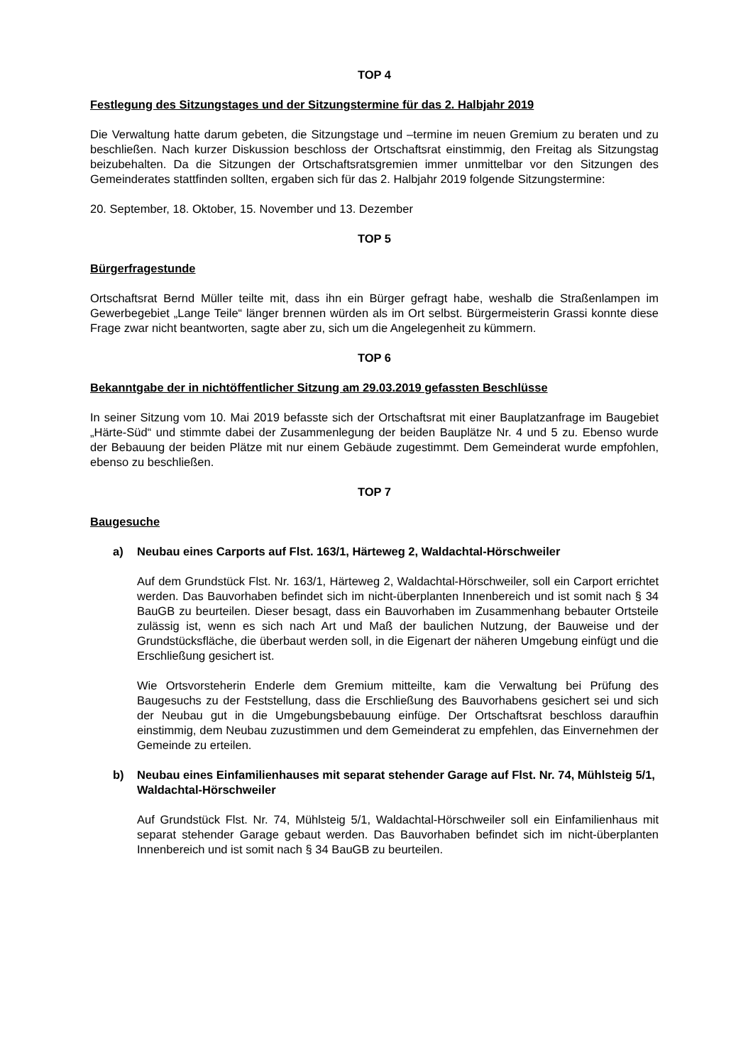TOP 4
Festlegung des Sitzungstages und der Sitzungstermine für das 2. Halbjahr 2019
Die Verwaltung hatte darum gebeten, die Sitzungstage und –termine im neuen Gremium zu beraten und zu beschließen. Nach kurzer Diskussion beschloss der Ortschaftsrat einstimmig, den Freitag als Sitzungstag beizubehalten. Da die Sitzungen der Ortschaftsratsgremien immer unmittelbar vor den Sitzungen des Gemeinderates stattfinden sollten, ergaben sich für das 2. Halbjahr 2019 folgende Sitzungstermine:
20. September, 18. Oktober, 15. November und 13. Dezember
TOP 5
Bürgerfragestunde
Ortschaftsrat Bernd Müller teilte mit, dass ihn ein Bürger gefragt habe, weshalb die Straßenlampen im Gewerbegebiet „Lange Teile“ länger brennen würden als im Ort selbst. Bürgermeisterin Grassi konnte diese Frage zwar nicht beantworten, sagte aber zu, sich um die Angelegenheit zu kümmern.
TOP 6
Bekanntgabe der in nichtöffentlicher Sitzung am 29.03.2019 gefassten Beschlüsse
In seiner Sitzung vom 10. Mai 2019 befasste sich der Ortschaftsrat mit einer Bauplatzanfrage im Baugebiet „Härte-Süd“ und stimmte dabei der Zusammenlegung der beiden Bauplätze Nr. 4 und 5 zu. Ebenso wurde der Bebauung der beiden Plätze mit nur einem Gebäude zugestimmt. Dem Gemeinderat wurde empfohlen, ebenso zu beschließen.
TOP 7
Baugesuche
a) Neubau eines Carports auf Flst. 163/1, Härteweg 2, Waldachtal-Hörschweiler
Auf dem Grundstück Flst. Nr. 163/1, Härteweg 2, Waldachtal-Hörschweiler, soll ein Carport errichtet werden. Das Bauvorhaben befindet sich im nicht-überplanten Innenbereich und ist somit nach § 34 BauGB zu beurteilen. Dieser besagt, dass ein Bauvorhaben im Zusammenhang bebauter Ortsteile zulässig ist, wenn es sich nach Art und Maß der baulichen Nutzung, der Bauweise und der Grundstücksfläche, die überbaut werden soll, in die Eigenart der näheren Umgebung einfügt und die Erschließung gesichert ist.
Wie Ortsvorsteherin Enderle dem Gremium mitteilte, kam die Verwaltung bei Prüfung des Baugesuchs zu der Feststellung, dass die Erschließung des Bauvorhabens gesichert sei und sich der Neubau gut in die Umgebungsbebauung einfüge. Der Ortschaftsrat beschloss daraufhin einstimmig, dem Neubau zuzustimmen und dem Gemeinderat zu empfehlen, das Einvernehmen der Gemeinde zu erteilen.
b) Neubau eines Einfamilienhauses mit separat stehender Garage auf Flst. Nr. 74, Mühlsteig 5/1, Waldachtal-Hörschweiler
Auf Grundstück Flst. Nr. 74, Mühlsteig 5/1, Waldachtal-Hörschweiler soll ein Einfamilienhaus mit separat stehender Garage gebaut werden. Das Bauvorhaben befindet sich im nicht-überplanten Innenbereich und ist somit nach § 34 BauGB zu beurteilen.